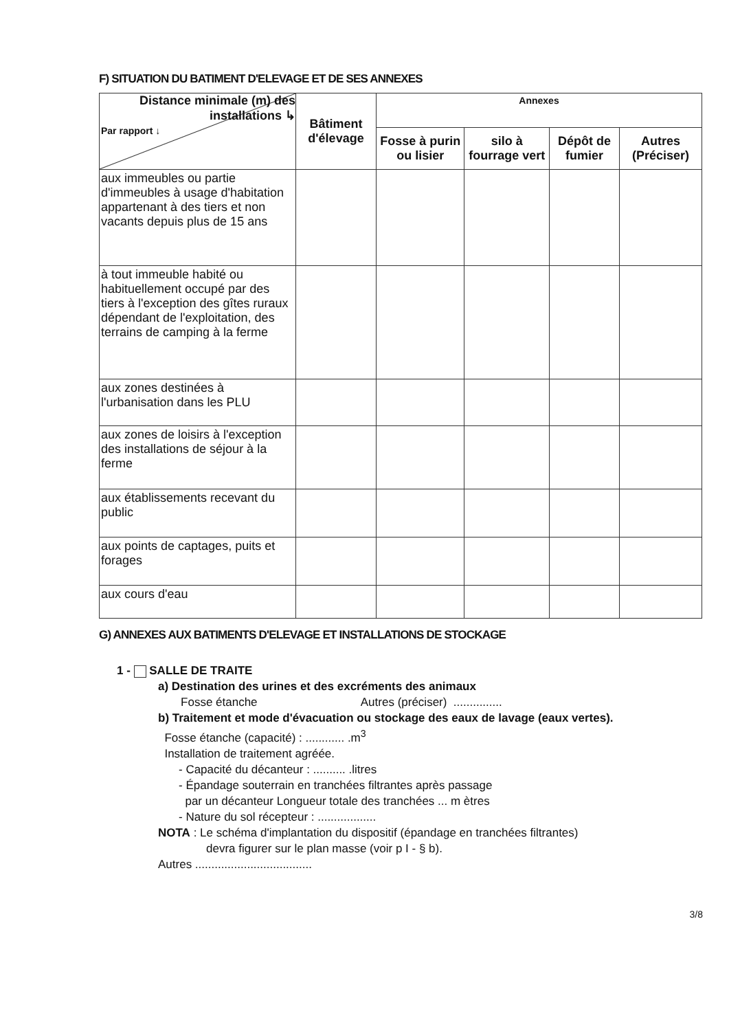F) SITUATION DU BATIMENT D'ELEVAGE ET DE SES ANNEXES
| Distance minimale (m) des installations ↳ Par rapport ↓ | Bâtiment d'élevage | Annexes | | | |
| --- | --- | --- | --- | --- | --- |
| | | Fosse à purin ou lisier | silo à fourrage vert | Dépôt de fumier | Autres (Préciser) |
| aux immeubles ou partie d'immeubles à usage d'habitation appartenant à des tiers et non vacants depuis plus de 15 ans | | | | | |
| à tout immeuble habité ou habituellement occupé par des tiers à l'exception des gîtes ruraux dépendant de l'exploitation, des terrains de camping à la ferme | | | | | |
| aux zones destinées à l'urbanisation dans les PLU | | | | | |
| aux zones de loisirs à l'exception des installations de séjour à la ferme | | | | | |
| aux établissements recevant du public | | | | | |
| aux points de captages, puits et forages | | | | | |
| aux cours d'eau | | | | | |
G) ANNEXES AUX BATIMENTS D'ELEVAGE ET INSTALLATIONS DE STOCKAGE
1 - SALLE DE TRAITE
a) Destination des urines et des excréments des animaux
Fosse étanche Autres (préciser) ...............
b) Traitement et mode d'évacuation ou stockage des eaux de lavage (eaux vertes).
Fosse étanche (capacité) : ............ .m<sup>3</sup>
Installation de traitement agréée.
- Capacité du décanteur : .......... .litres
- Épandage souterrain en tranchées filtrantes après passage
par un décanteur Longueur totale des tranchées ... m ètres
- Nature du sol récepteur : ..................
NOTA : Le schéma d'implantation du dispositif (épandage en tranchées filtrantes)
devra figurer sur le plan masse (voir p I - § b).
Autres ....................................
3/8